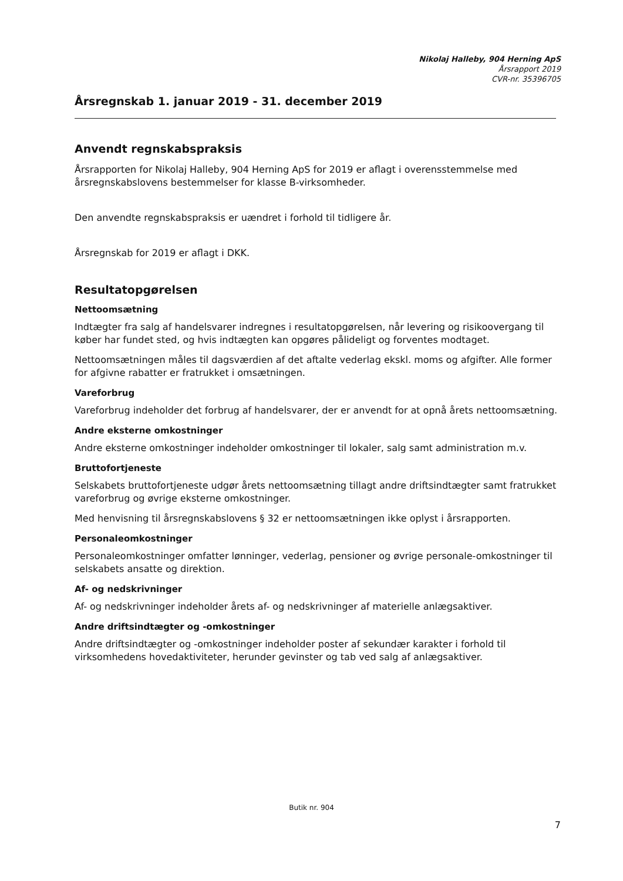Nikolaj Halleby, 904 Herning ApS
Årsrapport 2019
CVR-nr. 35396705
Årsregnskab 1. januar 2019 - 31. december 2019
Anvendt regnskabspraksis
Årsrapporten for Nikolaj Halleby, 904 Herning ApS for 2019 er aflagt i overensstemmelse med årsregnskabslovens bestemmelser for klasse B-virksomheder.
Den anvendte regnskabspraksis er uændret i forhold til tidligere år.
Årsregnskab for 2019 er aflagt i DKK.
Resultatopgørelsen
Nettoomsætning
Indtægter fra salg af handelsvarer indregnes i resultatopgørelsen, når levering og risikoovergang til køber har fundet sted, og hvis indtægten kan opgøres pålideligt og forventes modtaget.
Nettoomsætningen måles til dagsværdien af det aftalte vederlag ekskl. moms og afgifter. Alle former for afgivne rabatter er fratrukket i omsætningen.
Vareforbrug
Vareforbrug indeholder det forbrug af handelsvarer, der er anvendt for at opnå årets nettoomsætning.
Andre eksterne omkostninger
Andre eksterne omkostninger indeholder omkostninger til lokaler, salg samt administration m.v.
Bruttofortjeneste
Selskabets bruttofortjeneste udgør årets nettoomsætning tillagt andre driftsindtægter samt fratrukket vareforbrug og øvrige eksterne omkostninger.
Med henvisning til årsregnskabslovens § 32 er nettoomsætningen ikke oplyst i årsrapporten.
Personaleomkostninger
Personaleomkostninger omfatter lønninger, vederlag, pensioner og øvrige personale-omkostninger til selskabets ansatte og direktion.
Af- og nedskrivninger
Af- og nedskrivninger indeholder årets af- og nedskrivninger af materielle anlægsaktiver.
Andre driftsindtægter og -omkostninger
Andre driftsindtægter og -omkostninger indeholder poster af sekundær karakter i forhold til virksomhedens hovedaktiviteter, herunder gevinster og tab ved salg af anlægsaktiver.
Butik nr. 904
7